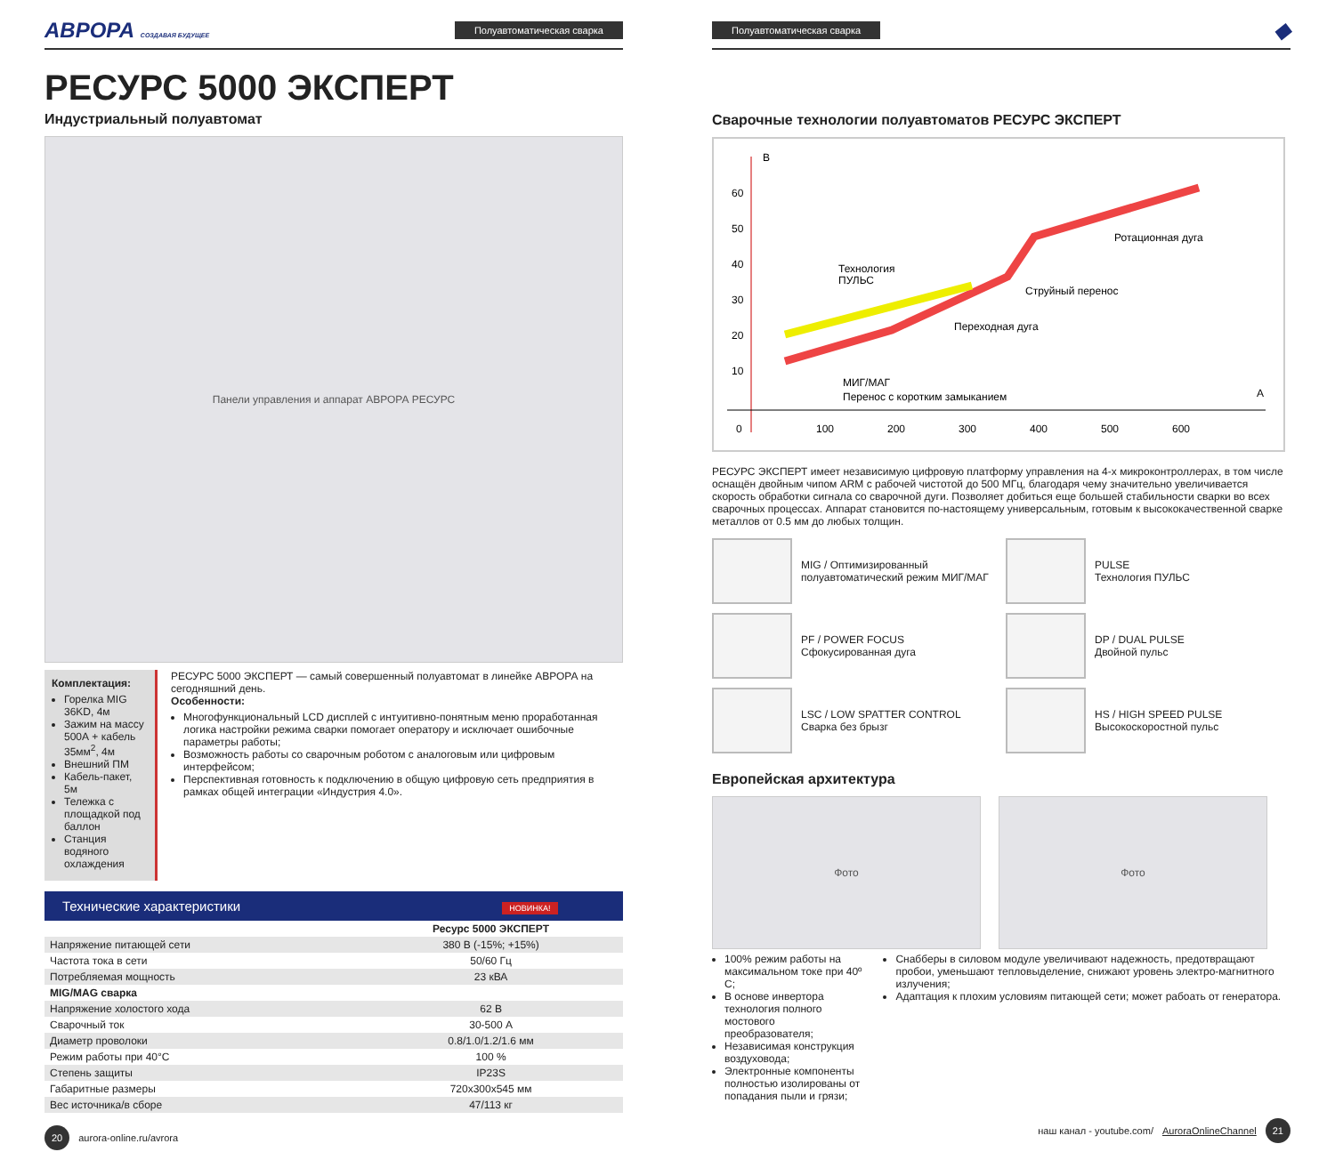АВРОРА СОЗДАВАЯ БУДУЩЕЕ
Полуавтоматическая сварка
РЕСУРС 5000 ЭКСПЕРТ
Индустриальный полуавтомат
Панели управления и аппарат АВРОРА РЕСУРС
Комплектация:
Горелка MIG 36KD, 4м
Зажим на массу 500А + кабель 35мм<sup>2</sup>, 4м
Внешний ПМ
Кабель-пакет, 5м
Тележка с площадкой под баллон
Станция водяного охлаждения
РЕСУРС 5000 ЭКСПЕРТ — самый совершенный полуавтомат в линейке АВРОРА на сегодняшний день.
Особенности:
Многофункциональный LCD дисплей с интуитивно-понятным меню проработанная логика настройки режима сварки помогает оператору и исключает ошибочные параметры работы;
Возможность работы со сварочным роботом с аналоговым или цифровым интерфейсом;
Перспективная готовность к подключению в общую цифровую сеть предприятия в рамках общей интеграции «Индустрия 4.0».
Технические характеристики НОВИНКА!
| | Ресурс 5000 ЭКСПЕРТ |
| --- | --- |
| Напряжение питающей сети | 380 В (-15%; +15%) |
| Частота тока в сети | 50/60 Гц |
| Потребляемая мощность | 23 кВА |
| MIG/MAG сварка | |
| Напряжение холостого хода | 62 В |
| Сварочный ток | 30-500 А |
| Диаметр проволоки | 0.8/1.0/1.2/1.6 мм |
| Режим работы при 40°С | 100 % |
| Степень защиты | IP23S |
| Габаритные размеры | 720х300х545 мм |
| Вес источника/в сборе | 47/113 кг |
20 aurora-online.ru/avrora
Полуавтоматическая сварка
◆
Сварочные технологии полуавтоматов РЕСУРС ЭКСПЕРТ
В
А
60
50
40
30
20
10
0
100
200
300
400
500
600
Технология
ПУЛЬС
Ротационная дуга
Струйный перенос
Переходная дуга
МИГ/МАГ
Перенос с коротким замыканием
РЕСУРС ЭКСПЕРТ имеет независимую цифровую платформу управления на 4-х микроконтроллерах, в том числе оснащён двойным чипом ARM с рабочей чистотой до 500 МГц, благодаря чему значительно увеличивается скорость обработки сигнала со сварочной дуги. Позволяет добиться еще большей стабильности сварки во всех сварочных процессах. Аппарат становится по-настоящему универсальным, готовым к высококачественной сварке металлов от 0.5 мм до любых толщин.
MIG / Оптимизированный полуавтоматический режим МИГ/МАГ
PULSE
Технология ПУЛЬС
PF / POWER FOCUS
Сфокусированная дуга
DP / DUAL PULSE
Двойной пульс
LSC / LOW SPATTER CONTROL
Сварка без брызг
HS / HIGH SPEED PULSE
Высокоскоростной пульс
Европейская архитектура
Фото Фото
100% режим работы на максимальном токе при 40º С;
В основе инвертора технология полного мостового преобразователя;
Независимая конструкция воздуховода;
Электронные компоненты полностью изолированы от попадания пыли и грязи;
Снабберы в силовом модуле увеличивают надежность, предотвращают пробои, уменьшают тепловыделение, снижают уровень электро-магнитного излучения;
Адаптация к плохим условиям питающей сети; может рабоать от генератора.
наш канал - youtube.com/ AuroraOnlineChannel 21